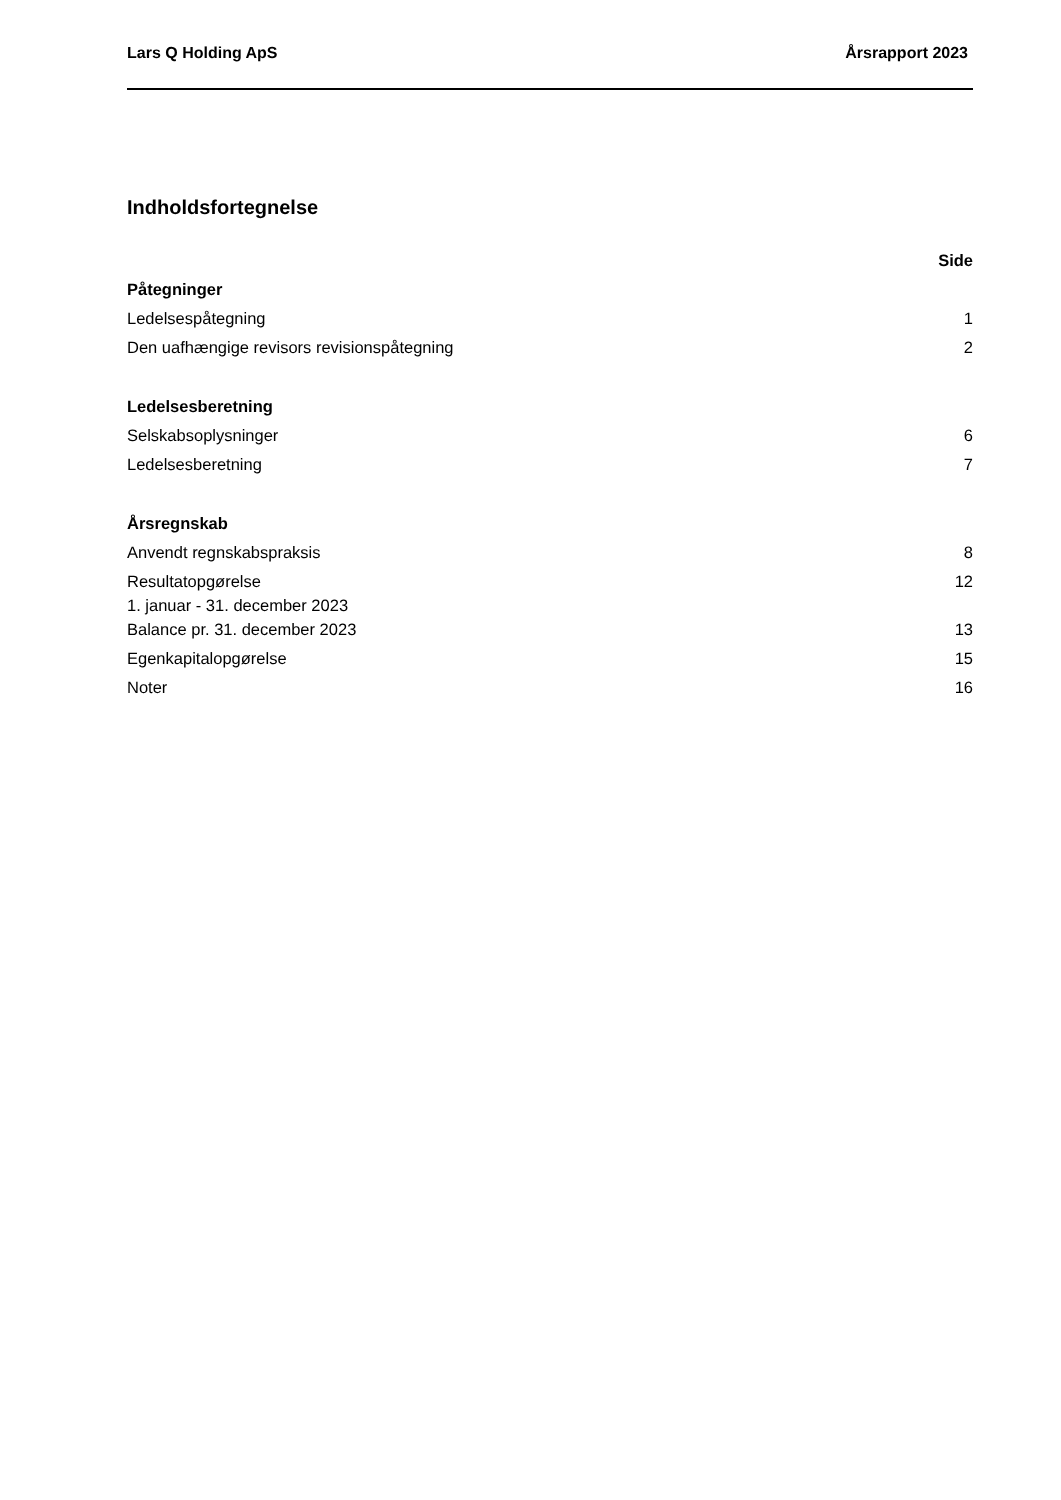Lars Q Holding ApS Årsrapport 2023
Indholdsfortegnelse
| | Side |
| Påtegninger | |
| Ledelsespåtegning | 1 |
| Den uafhængige revisors revisionspåtegning | 2 |
| Ledelsesberetning | |
| Selskabsoplysninger | 6 |
| Ledelsesberetning | 7 |
| Årsregnskab | |
| Anvendt regnskabspraksis | 8 |
| Resultatopgørelse 1. januar - 31. december 2023 | 12 |
| Balance pr. 31. december 2023 | 13 |
| Egenkapitalopgørelse | 15 |
| Noter | 16 |